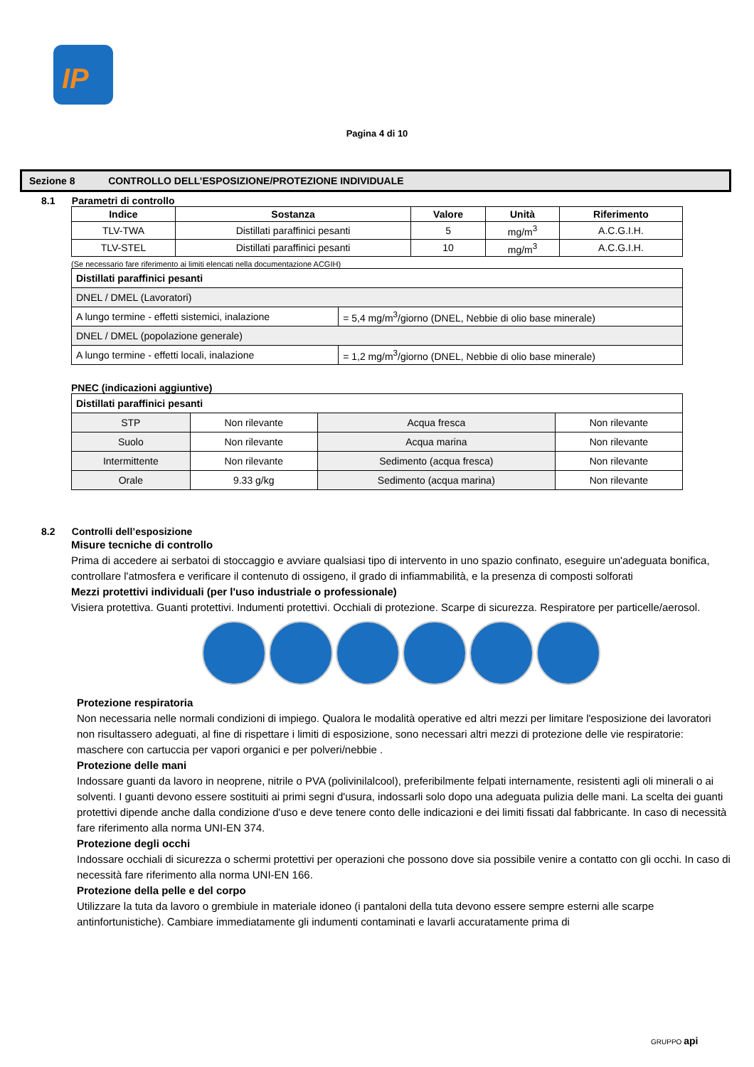IP
Pagina 4 di 10
Sezione 8 CONTROLLO DELL’ESPOSIZIONE/PROTEZIONE INDIVIDUALE
8.1 Parametri di controllo
| Indice | Sostanza | Valore | Unità | Riferimento |
| --- | --- | --- | --- | --- |
| TLV-TWA | Distillati paraffinici pesanti | 5 | mg/m<sup>3</sup> | A.C.G.I.H. |
| TLV-STEL | Distillati paraffinici pesanti | 10 | mg/m<sup>3</sup> | A.C.G.I.H. |
(Se necessario fare riferimento ai limiti elencati nella documentazione ACGIH)
| Distillati paraffinici pesanti | |
| DNEL / DMEL (Lavoratori) | |
| A lungo termine - effetti sistemici, inalazione | = 5,4 mg/m<sup>3</sup>/giorno (DNEL, Nebbie di olio base minerale) |
| DNEL / DMEL (popolazione generale) | |
| A lungo termine - effetti locali, inalazione | = 1,2 mg/m<sup>3</sup>/giorno (DNEL, Nebbie di olio base minerale) |
PNEC (indicazioni aggiuntive)
| Distillati paraffinici pesanti | | | |
| STP | Non rilevante | Acqua fresca | Non rilevante |
| Suolo | Non rilevante | Acqua marina | Non rilevante |
| Intermittente | Non rilevante | Sedimento (acqua fresca) | Non rilevante |
| Orale | 9.33 g/kg | Sedimento (acqua marina) | Non rilevante |
8.2 Controlli dell’esposizione
Misure tecniche di controllo
Prima di accedere ai serbatoi di stoccaggio e avviare qualsiasi tipo di intervento in uno spazio confinato, eseguire un'adeguata bonifica, controllare l'atmosfera e verificare il contenuto di ossigeno, il grado di infiammabilità, e la presenza di composti solforati
Mezzi protettivi individuali (per l'uso industriale o professionale)
Visiera protettiva. Guanti protettivi. Indumenti protettivi. Occhiali di protezione. Scarpe di sicurezza. Respiratore per particelle/aerosol.
Protezione respiratoria
Non necessaria nelle normali condizioni di impiego. Qualora le modalità operative ed altri mezzi per limitare l'esposizione dei lavoratori non risultassero adeguati, al fine di rispettare i limiti di esposizione, sono necessari altri mezzi di protezione delle vie respiratorie: maschere con cartuccia per vapori organici e per polveri/nebbie .
Protezione delle mani
Indossare guanti da lavoro in neoprene, nitrile o PVA (polivinilalcool), preferibilmente felpati internamente, resistenti agli oli minerali o ai solventi. I guanti devono essere sostituiti ai primi segni d'usura, indossarli solo dopo una adeguata pulizia delle mani. La scelta dei guanti protettivi dipende anche dalla condizione d'uso e deve tenere conto delle indicazioni e dei limiti fissati dal fabbricante. In caso di necessità fare riferimento alla norma UNI-EN 374.
Protezione degli occhi
Indossare occhiali di sicurezza o schermi protettivi per operazioni che possono dove sia possibile venire a contatto con gli occhi. In caso di necessità fare riferimento alla norma UNI-EN 166.
Protezione della pelle e del corpo
Utilizzare la tuta da lavoro o grembiule in materiale idoneo (i pantaloni della tuta devono essere sempre esterni alle scarpe antinfortunistiche). Cambiare immediatamente gli indumenti contaminati e lavarli accuratamente prima di
GRUPPO api